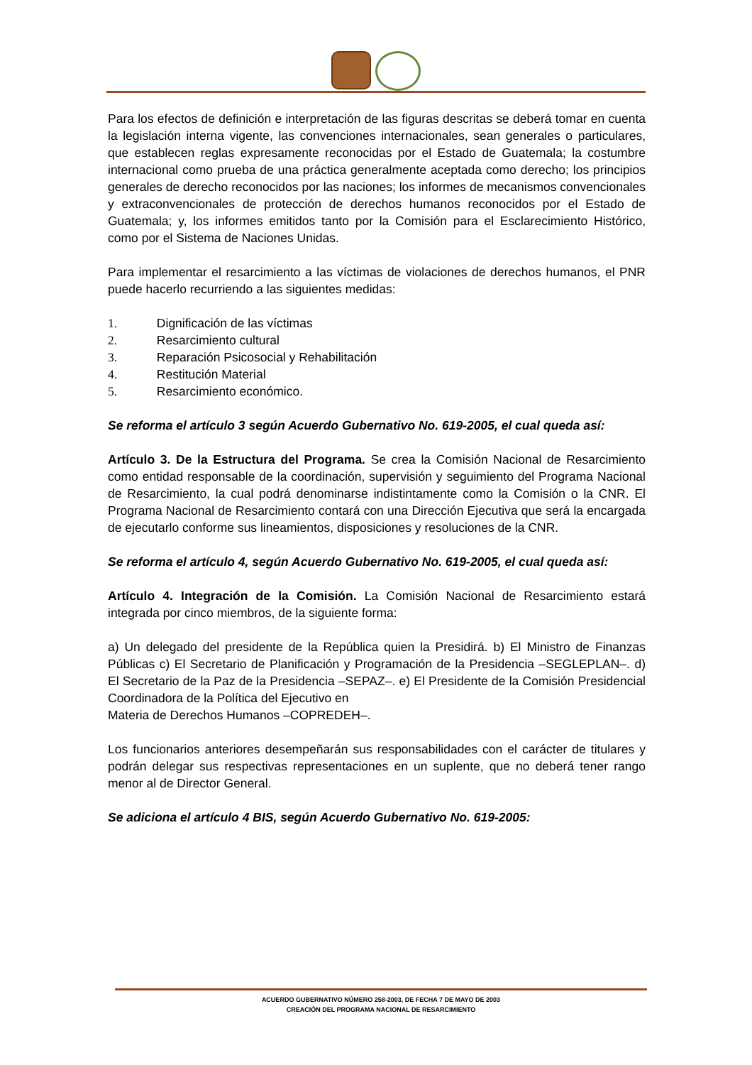Para los efectos de definición e interpretación de las figuras descritas se deberá tomar en cuenta la legislación interna vigente, las convenciones internacionales, sean generales o particulares, que establecen reglas expresamente reconocidas por el Estado de Guatemala; la costumbre internacional como prueba de una práctica generalmente aceptada como derecho; los principios generales de derecho reconocidos por las naciones; los informes de mecanismos convencionales y extraconvencionales de protección de derechos humanos reconocidos por el Estado de Guatemala; y, los informes emitidos tanto por la Comisión para el Esclarecimiento Histórico, como por el Sistema de Naciones Unidas.
Para implementar el resarcimiento a las víctimas de violaciones de derechos humanos, el PNR puede hacerlo recurriendo a las siguientes medidas:
1. Dignificación de las víctimas
2. Resarcimiento cultural
3. Reparación Psicosocial y Rehabilitación
4. Restitución Material
5. Resarcimiento económico.
Se reforma el artículo 3 según Acuerdo Gubernativo No. 619-2005, el cual queda así:
Artículo 3. De la Estructura del Programa. Se crea la Comisión Nacional de Resarcimiento como entidad responsable de la coordinación, supervisión y seguimiento del Programa Nacional de Resarcimiento, la cual podrá denominarse indistintamente como la Comisión o la CNR. El Programa Nacional de Resarcimiento contará con una Dirección Ejecutiva que será la encargada de ejecutarlo conforme sus lineamientos, disposiciones y resoluciones de la CNR.
Se reforma el artículo 4, según Acuerdo Gubernativo No. 619-2005, el cual queda así:
Artículo 4. Integración de la Comisión. La Comisión Nacional de Resarcimiento estará integrada por cinco miembros, de la siguiente forma:
a) Un delegado del presidente de la República quien la Presidirá. b) El Ministro de Finanzas Públicas c) El Secretario de Planificación y Programación de la Presidencia –SEGLEPLAN–. d) El Secretario de la Paz de la Presidencia –SEPAZ–. e) El Presidente de la Comisión Presidencial Coordinadora de la Política del Ejecutivo en
Materia de Derechos Humanos –COPREDEH–.
Los funcionarios anteriores desempeñarán sus responsabilidades con el carácter de titulares y podrán delegar sus respectivas representaciones en un suplente, que no deberá tener rango menor al de Director General.
Se adiciona el artículo 4 BIS, según Acuerdo Gubernativo No. 619-2005:
ACUERDO GUBERNATIVO NÚMERO 258-2003, DE FECHA 7 DE MAYO DE 2003
CREACIÓN DEL PROGRAMA NACIONAL DE RESARCIMIENTO